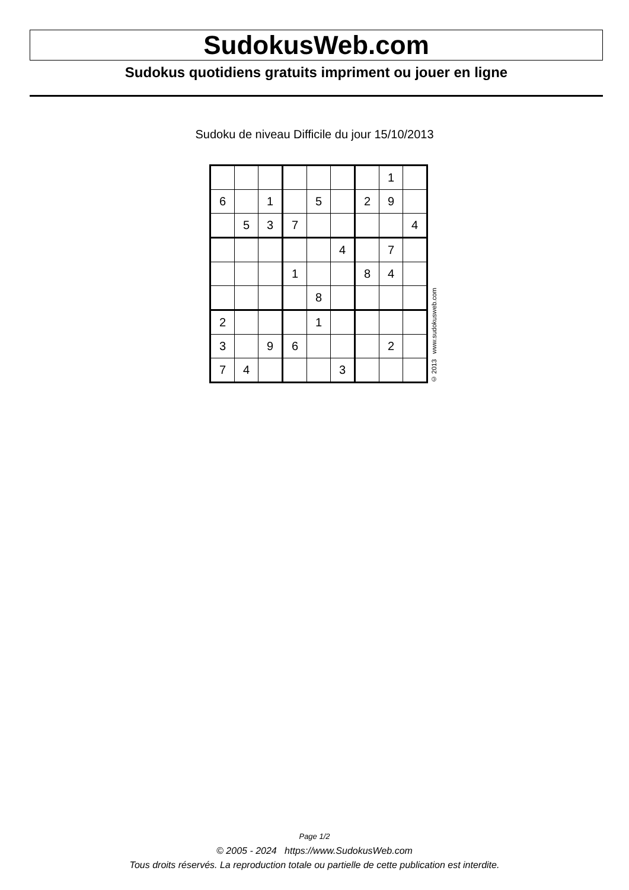SudokusWeb.com
Sudokus quotidiens gratuits impriment ou jouer en ligne
Sudoku de niveau Difficile du jour 15/10/2013
| | | | | | | | 1 | |
| 6 | | 1 | | 5 | | 2 | 9 | |
| | 5 | 3 | 7 | | | | | 4 |
| | | | | | 4 | | 7 | |
| | | | 1 | | | 8 | 4 | |
| | | | | 8 | | | | |
| 2 | | | | 1 | | | | |
| 3 | | 9 | 6 | | | | 2 | |
| 7 | 4 | | | | 3 | | | |
© 2013 www.sudokusweb.com
Page 1/2
© 2005 - 2024 https://www.SudokusWeb.com
Tous droits réservés. La reproduction totale ou partielle de cette publication est interdite.